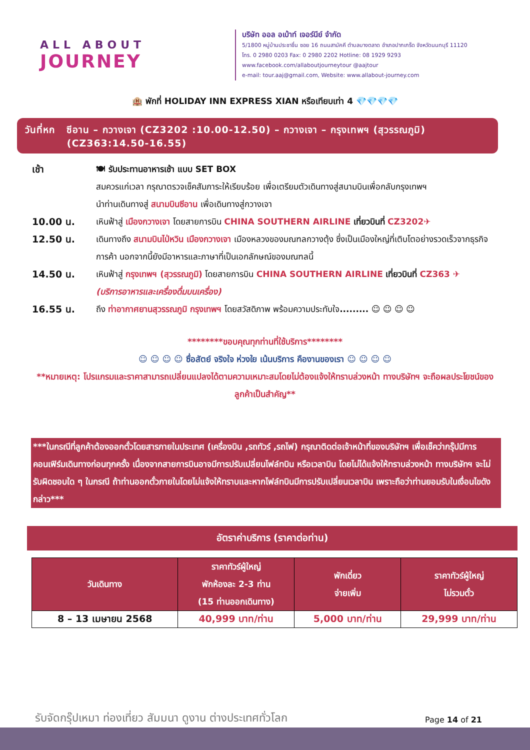ALL ABOUT
JOURNEY
บริษัท ออล อเบ้าท์ เจอร์นีย์ จำกัด
5/1800 หมู่บ้านประชาชื่น ซอย 16 ถนนสามัคคี ตำบลบางตลาด อำเภอปากเกร็ด จังหวัดนนทบุรี 11120
โทร. 0 2980 0203 Fax: 0 2980 2202 Hotline: 08 1929 9293
www.facebook.com/allaboutjourneytour @aajtour
e-mail: tour.aaj@gmail.com, Website: www.allabout-journey.com
🏨 พักที่ HOLIDAY INN EXPRESS XIAN หรือเทียบเท่า 4 💎💎💎💎
วันที่หก ซีอาน – กวางเจา (CZ3202 :10.00-12.50) – กวางเจา – กรุงเทพฯ (สุวรรณภูมิ)
(CZ363:14.50-16.55)
เช้า 🍽 รับประทานอาหารเช้า แบบ SET BOX
สมควรแก่เวลา กรุณาตรวจเช็คสัมภาระให้เรียบร้อย เพื่อเตรียมตัวเดินทางสู่สนามบินเพื่อกลับกรุงเทพฯ
นำท่านเดินทางสู่ สนามบินซีอาน เพื่อเดินทางสู่กวางเจา
10.00 น. เหินฟ้าสู่ เมืองกวางเจา โดยสายการบิน CHINA SOUTHERN AIRLINE เที่ยวบินที่ CZ3202✈
12.50 น. เดินทางถึง สนามบินไป่หวิน เมืองกวางเจา เมืองหลวงของมณฑลกวางตุ้ง ซึ่งเป็นเมืองใหญ่ที่เติบโตอย่างรวดเร็วจากธุรกิจการค้า นอกจากนี้ยังมีอาหารและภาษาที่เป็นเอกลักษณ์ของมณฑลนี้
14.50 น. เหินฟ้าสู่ กรุงเทพฯ (สุวรรณภูมิ) โดยสายการบิน CHINA SOUTHERN AIRLINE เที่ยวบินที่ CZ363 ✈
(บริการอาหารและเครื่องดื่มบนเครื่อง)
16.55 น. ถึง ท่าอากาศยานสุวรรณภูมิ กรุงเทพฯ โดยสวัสดิภาพ พร้อมความประทับใจ......... ☺ ☺ ☺ ☺
********ขอบคุณทุกท่านที่ใช้บริการ********
☺ ☺ ☺ ☺ ซื่อสัตย์ จริงใจ ห่วงใย เน้นบริการ คืองานของเรา ☺ ☺ ☺ ☺
**หมายเหตุ: โปรแกรมและราคาสามารถเปลี่ยนแปลงได้ตามความเหมาะสมโดยไม่ต้องแจ้งให้ทราบล่วงหน้า ทางบริษัทฯ จะถือผลประโยชน์ของลูกค้าเป็นสำคัญ**
***ในกรณีที่ลูกค้าต้องออกตั๋วโดยสารภายในประเทศ (เครื่องบิน ,รถทัวร์ ,รถไฟ) กรุณาติดต่อเจ้าหน้าที่ของบริษัทฯ เพื่อเช็คว่ากรุ๊ปมีการคอนเฟิร์มเดินทางก่อนทุกครั้ง เนื่องจากสายการบินอาจมีการปรับเปลี่ยนไฟล์ทบิน หรือเวลาบิน โดยไม่ได้แจ้งให้ทราบล่วงหน้า ทางบริษัทฯ จะไม่รับผิดชอบใด ๆ ในกรณี ถ้าท่านออกตั๋วภายในโดยไม่แจ้งให้ทราบและหากไฟล์ทบินมีการปรับเปลี่ยนเวลาบิน เพราะถือว่าท่านยอมรับในเงื่อนไขดังกล่าว***
อัตราค่าบริการ (ราคาต่อท่าน)
| วันเดินทาง | ราคาทัวร์ผู้ใหญ่ พักห้องละ 2-3 ท่าน (15 ท่านออกเดินทาง) | พักเดี่ยว จ่ายเพิ่ม | ราคาทัวร์ผู้ใหญ่ ไม่รวมตั๋ว |
| --- | --- | --- | --- |
| 8 – 13 เมษายน 2568 | 40,999 บาท/ท่าน | 5,000 บาท/ท่าน | 29,999 บาท/ท่าน |
รับจัดกรุ๊ปเหมา ท่องเที่ยว สัมมนา ดูงาน ต่างประเทศทั่วโลก
Page 14 of 21